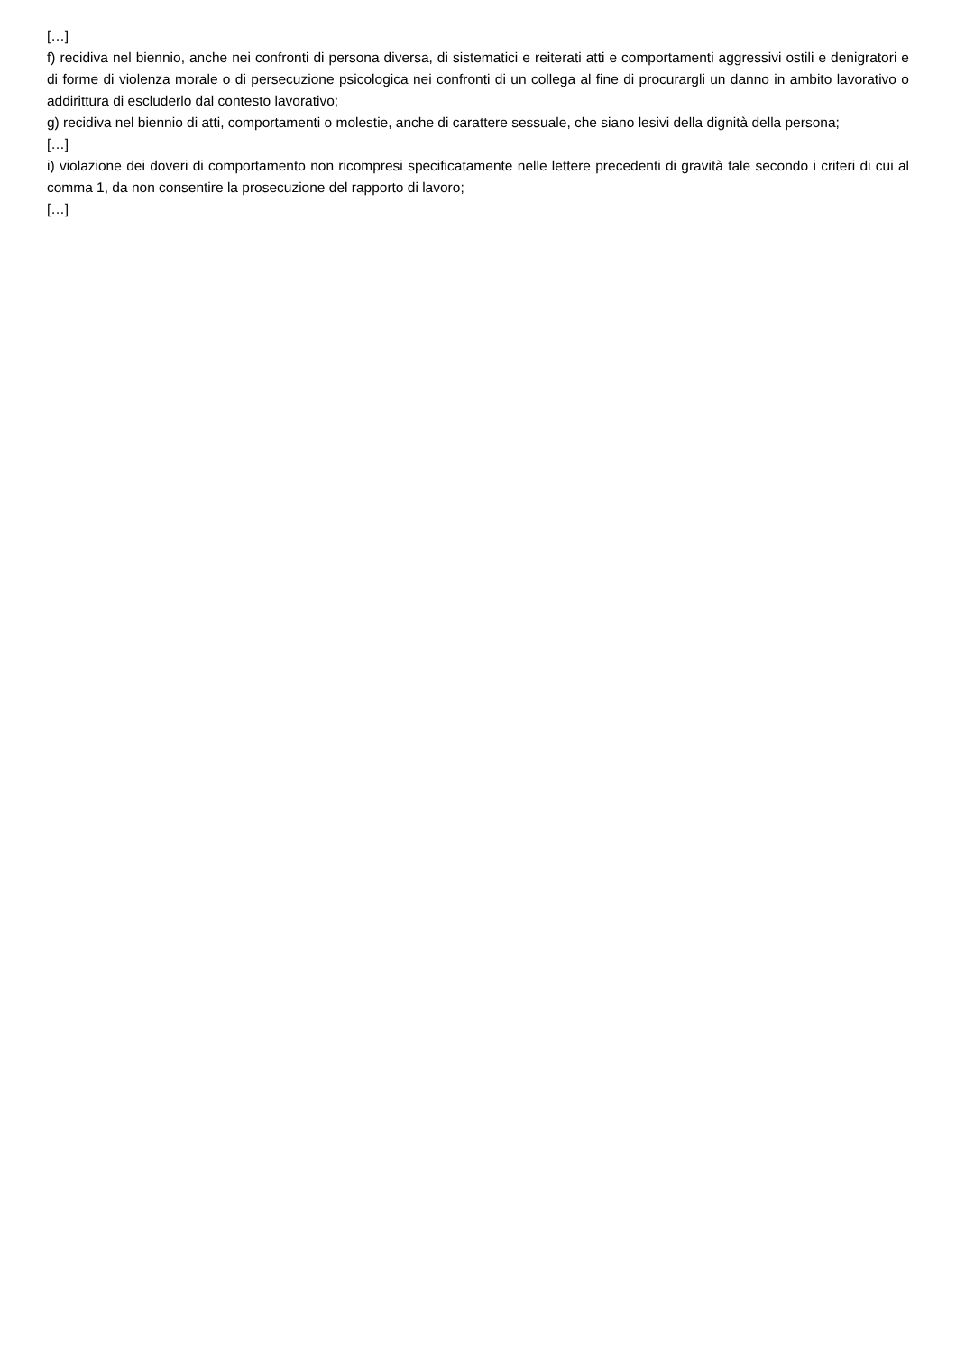[…]
f) recidiva nel biennio, anche nei confronti di persona diversa, di sistematici e reiterati atti e comportamenti aggressivi ostili e denigratori e di forme di violenza morale o di persecuzione psicologica nei confronti di un collega al fine di procurargli un danno in ambito lavorativo o addirittura di escluderlo dal contesto lavorativo;
g) recidiva nel biennio di atti, comportamenti o molestie, anche di carattere sessuale, che siano lesivi della dignità della persona;
[…]
i) violazione dei doveri di comportamento non ricompresi specificatamente nelle lettere precedenti di gravità tale secondo i criteri di cui al comma 1, da non consentire la prosecuzione del rapporto di lavoro;
[…]